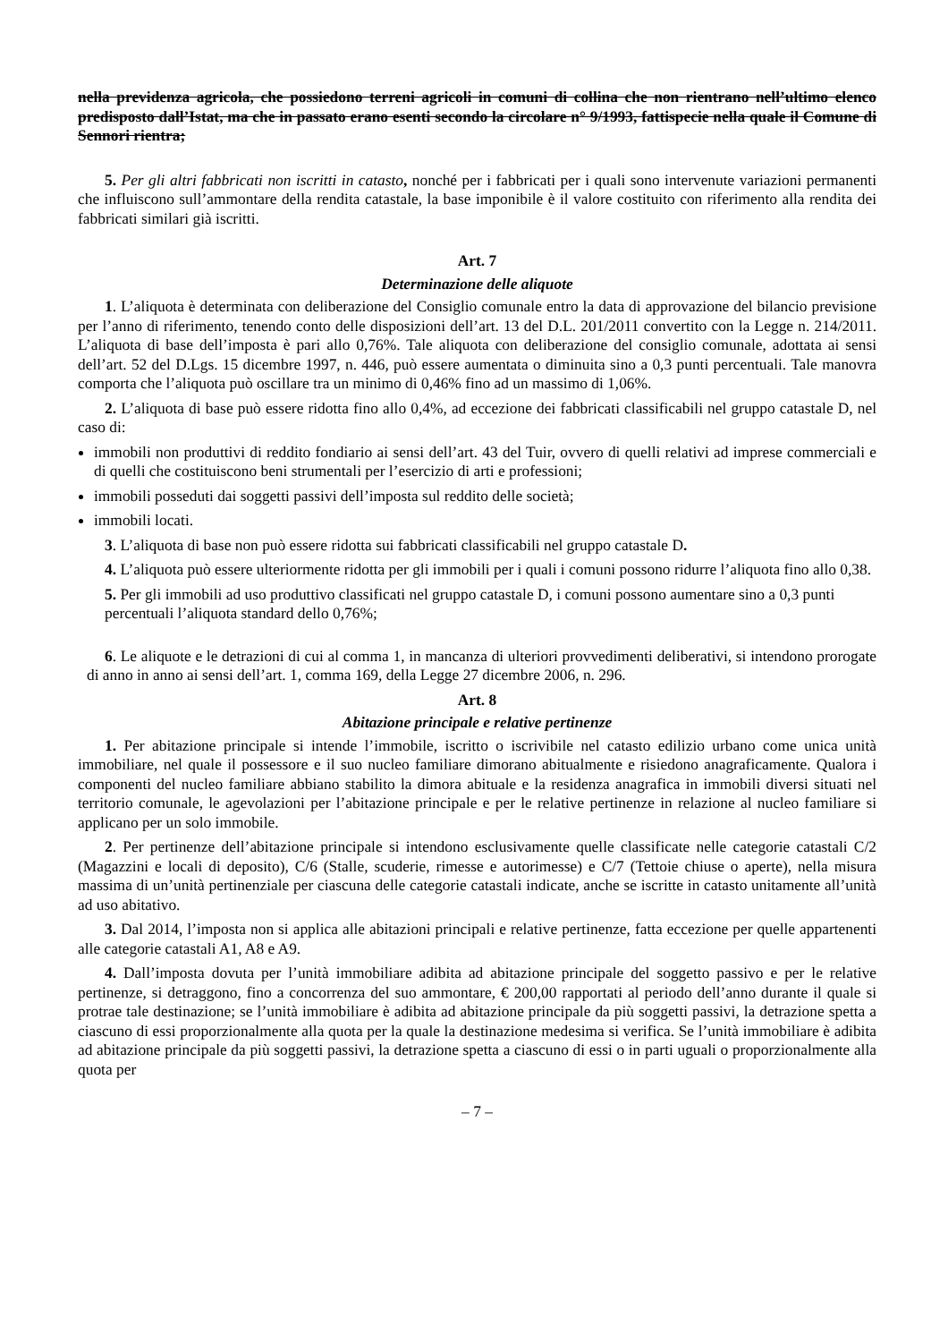nella previdenza agricola, che possiedono terreni agricoli in comuni di collina che non rientrano nell’ultimo elenco predisposto dall’Istat, ma che in passato erano esenti secondo la circolare n° 9/1993, fattispecie nella quale il Comune di Sennori rientra;
5. Per gli altri fabbricati non iscritti in catasto, nonché per i fabbricati per i quali sono intervenute variazioni permanenti che influiscono sull’ammontare della rendita catastale, la base imponibile è il valore costituito con riferimento alla rendita dei fabbricati similari già iscritti.
Art. 7
Determinazione delle aliquote
1. L’aliquota è determinata con deliberazione del Consiglio comunale entro la data di approvazione del bilancio previsione per l’anno di riferimento, tenendo conto delle disposizioni dell’art. 13 del D.L. 201/2011 convertito con la Legge n. 214/2011. L’aliquota di base dell’imposta è pari allo 0,76%. Tale aliquota con deliberazione del consiglio comunale, adottata ai sensi dell’art. 52 del D.Lgs. 15 dicembre 1997, n. 446, può essere aumentata o diminuita sino a 0,3 punti percentuali. Tale manovra comporta che l’aliquota può oscillare tra un minimo di 0,46% fino ad un massimo di 1,06%.
2. L’aliquota di base può essere ridotta fino allo 0,4%, ad eccezione dei fabbricati classificabili nel gruppo catastale D, nel caso di:
immobili non produttivi di reddito fondiario ai sensi dell’art. 43 del Tuir, ovvero di quelli relativi ad imprese commerciali e di quelli che costituiscono beni strumentali per l’esercizio di arti e professioni;
immobili posseduti dai soggetti passivi dell’imposta sul reddito delle società;
immobili locati.
3. L’aliquota di base non può essere ridotta sui fabbricati classificabili nel gruppo catastale D.
4. L’aliquota può essere ulteriormente ridotta per gli immobili per i quali i comuni possono ridurre l’aliquota fino allo 0,38.
5. Per gli immobili ad uso produttivo classificati nel gruppo catastale D, i comuni possono aumentare sino a 0,3 punti percentuali l’aliquota standard dello 0,76%;
6. Le aliquote e le detrazioni di cui al comma 1, in mancanza di ulteriori provvedimenti deliberativi, si intendono prorogate di anno in anno ai sensi dell’art. 1, comma 169, della Legge 27 dicembre 2006, n. 296.
Art. 8
Abitazione principale e relative pertinenze
1. Per abitazione principale si intende l’immobile, iscritto o iscrivibile nel catasto edilizio urbano come unica unità immobiliare, nel quale il possessore e il suo nucleo familiare dimorano abitualmente e risiedono anagraficamente. Qualora i componenti del nucleo familiare abbiano stabilito la dimora abituale e la residenza anagrafica in immobili diversi situati nel territorio comunale, le agevolazioni per l’abitazione principale e per le relative pertinenze in relazione al nucleo familiare si applicano per un solo immobile.
2. Per pertinenze dell’abitazione principale si intendono esclusivamente quelle classificate nelle categorie catastali C/2 (Magazzini e locali di deposito), C/6 (Stalle, scuderie, rimesse e autorimesse) e C/7 (Tettoie chiuse o aperte), nella misura massima di un’unità pertinenziale per ciascuna delle categorie catastali indicate, anche se iscritte in catasto unitamente all’unità ad uso abitativo.
3. Dal 2014, l’imposta non si applica alle abitazioni principali e relative pertinenze, fatta eccezione per quelle appartenenti alle categorie catastali A1, A8 e A9.
4. Dall’imposta dovuta per l’unità immobiliare adibita ad abitazione principale del soggetto passivo e per le relative pertinenze, si detraggono, fino a concorrenza del suo ammontare, € 200,00 rapportati al periodo dell’anno durante il quale si protrae tale destinazione; se l’unità immobiliare è adibita ad abitazione principale da più soggetti passivi, la detrazione spetta a ciascuno di essi proporzionalmente alla quota per la quale la destinazione medesima si verifica. Se l’unità immobiliare è adibita ad abitazione principale da più soggetti passivi, la detrazione spetta a ciascuno di essi o in parti uguali o proporzionalmente alla quota per
– 7 –